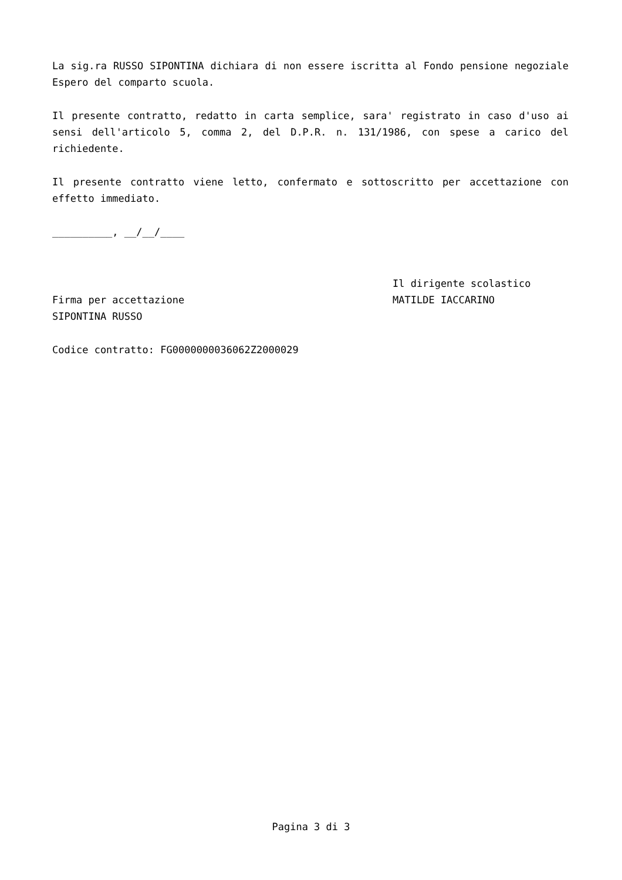La sig.ra RUSSO SIPONTINA dichiara di non essere iscritta al Fondo pensione negoziale Espero del comparto scuola.
Il presente contratto, redatto in carta semplice, sara' registrato in caso d'uso ai sensi dell'articolo 5, comma 2, del D.P.R. n. 131/1986, con spese a carico del richiedente.
Il presente contratto viene letto, confermato e sottoscritto per accettazione con effetto immediato.
__________, __/__/____
Firma per accettazione
SIPONTINA RUSSO
Il dirigente scolastico
MATILDE IACCARINO
Codice contratto: FG0000000036062Z2000029
Pagina 3 di 3